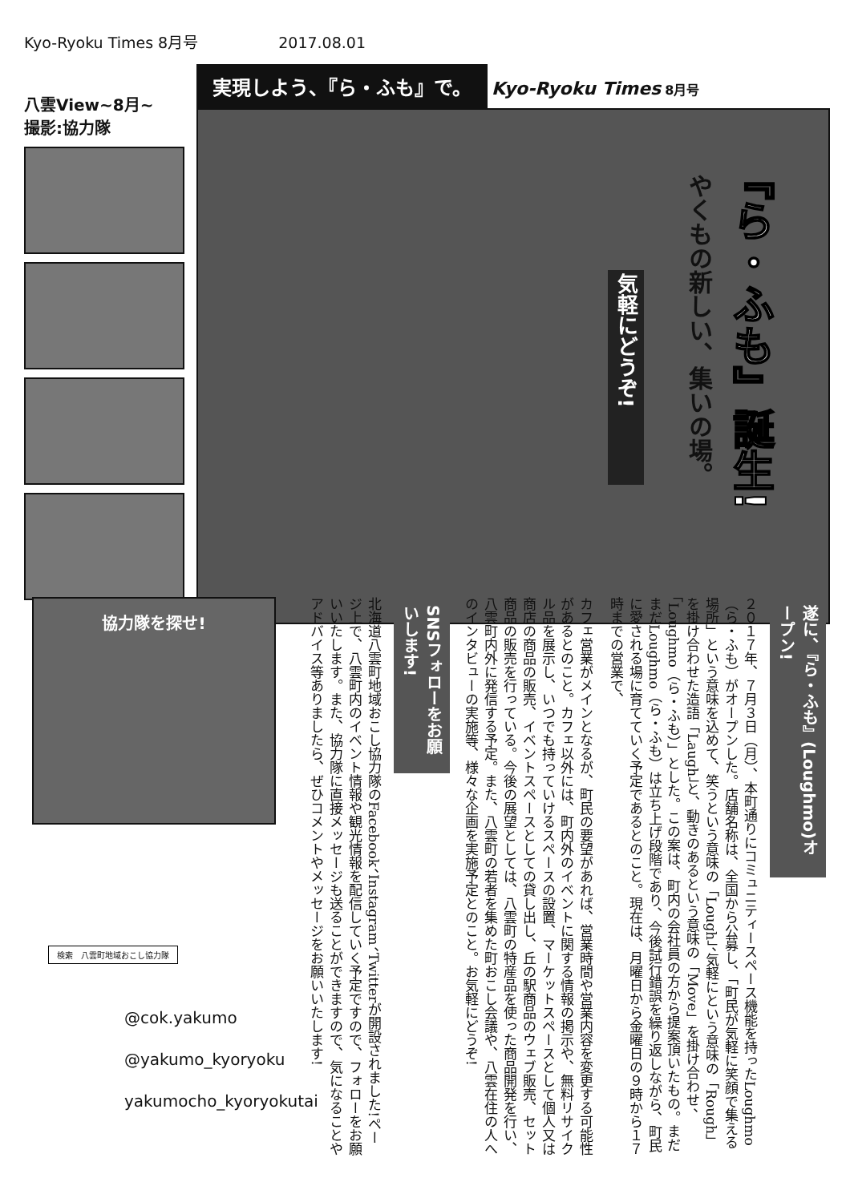Kyo-Ryoku Times 8月号 2017.08.01
八雲View~8月~
撮影:協力隊
実現しよう、『ら・ふも』で。
Kyo-Ryoku Times 8月号
『ら・ふも』誕生!
やくもの新しい、集いの場。
気軽にどうぞ!
協力隊を探せ!
遂に、『ら・ふも』(Loughmo)オープン!
２０１７年、７月３日（月）、本町通りにコミュニティースペース機能を持ったLoughmo（ら・ふも）がオープンした。店舗名称は、全国から公募し、「町民が気軽に笑顔で集える場所」という意味を込めて、笑うという意味の「Lough」、気軽にという意味の「Rough」を掛け合わせた造語「Laugh」と、動きのあるという意味の「Move」を掛け合わせ、「Loughmo（ら・ふも）」とした。この案は、町内の会社員の方から提案頂いたもの。まだまだLoughmo（ら・ふも）は立ち上げ段階であり、今後試行錯誤を繰り返しながら、町民に愛される場に育てていく予定であるとのこと。現在は、月曜日から金曜日の９時から１７時までの営業で、
カフェ営業がメインとなるが、町民の要望があれば、営業時間や営業内容を変更する可能性があるとのこと。カフェ以外には、町内外のイベントに関する情報の掲示や、無料リサイクル品を展示し、いつでも持っていけるスペースの設置、マーケットスペースとして個人又は商店の商品の販売、イベントスペースとしての貸し出し、丘の駅商品のウェブ販売、セット商品の販売を行っている。今後の展望としては、八雲町の特産品を使った商品開発を行い、八雲町内外に発信する予定。また、八雲町の若者を集めた町おこし会議や、八雲在住の人へのインタビューの実施等、様々な企画を実施予定とのこと。お気軽にどうぞ!
SNSフォローをお願いします!
北海道八雲町地域おこし協力隊のFacebook、Instagram、Twitterが開設されました!ページ上で、八雲町内のイベント情報や観光情報を配信していく予定ですので、フォローをお願いいたします。また、協力隊に直接メッセージも送ることができますので、気になることやアドバイス等ありましたら、ぜひコメントやメッセージをお願いいたします!
検索　八雲町地域おこし協力隊
@cok.yakumo
@yakumo_kyoryoku
yakumocho_kyoryokutai